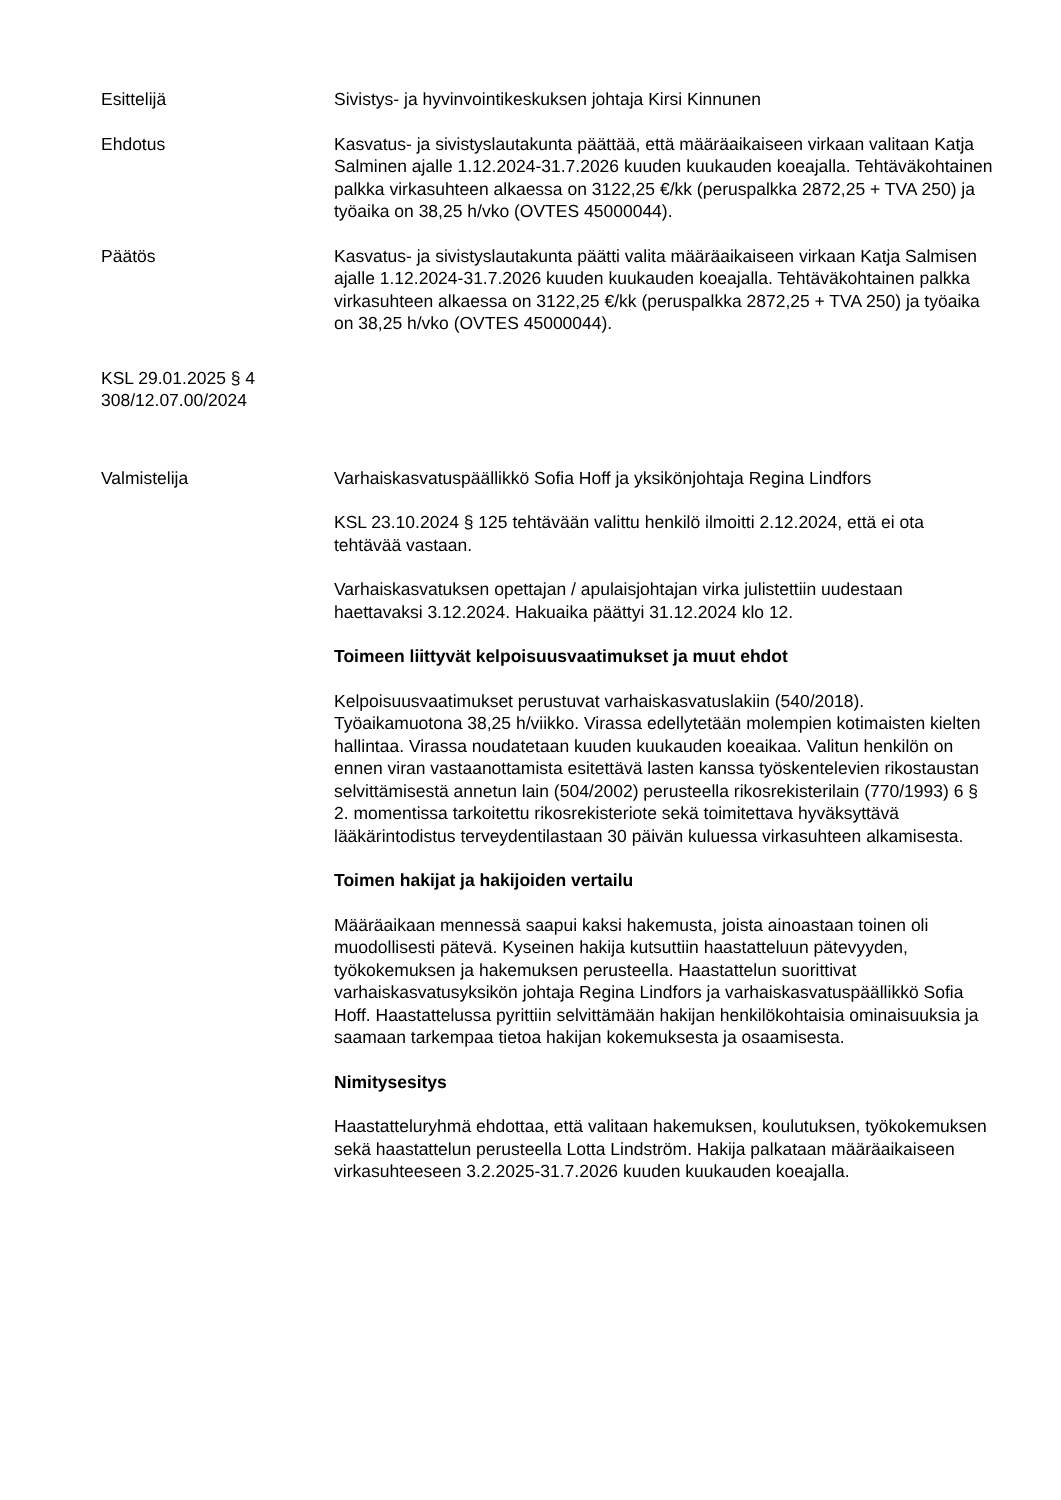Esittelijä Sivistys- ja hyvinvointikeskuksen johtaja Kirsi Kinnunen
Ehdotus Kasvatus- ja sivistyslautakunta päättää, että määräaikaiseen virkaan valitaan Katja Salminen ajalle 1.12.2024-31.7.2026 kuuden kuukauden koeajalla. Tehtäväkohtainen palkka virkasuhteen alkaessa on 3122,25 €/kk (peruspalkka 2872,25 + TVA 250) ja työaika on 38,25 h/vko (OVTES 45000044).
Päätös Kasvatus- ja sivistyslautakunta päätti valita määräaikaiseen virkaan Katja Salmisen ajalle 1.12.2024-31.7.2026 kuuden kuukauden koeajalla. Tehtäväkohtainen palkka virkasuhteen alkaessa on 3122,25 €/kk (peruspalkka 2872,25 + TVA 250) ja työaika on 38,25 h/vko (OVTES 45000044).
KSL 29.01.2025 § 4
308/12.07.00/2024
Valmistelija Varhaiskasvatuspäällikkö Sofia Hoff ja yksikönjohtaja Regina Lindfors
KSL 23.10.2024 § 125 tehtävään valittu henkilö ilmoitti 2.12.2024, että ei ota tehtävää vastaan.
Varhaiskasvatuksen opettajan / apulaisjohtajan virka julistettiin uudestaan haettavaksi 3.12.2024. Hakuaika päättyi 31.12.2024 klo 12.
Toimeen liittyvät kelpoisuusvaatimukset ja muut ehdot
Kelpoisuusvaatimukset perustuvat varhaiskasvatuslakiin (540/2018). Työaikamuotona 38,25 h/viikko. Virassa edellytetään molempien kotimaisten kielten hallintaa. Virassa noudatetaan kuuden kuukauden koeaikaa. Valitun henkilön on ennen viran vastaanottamista esitettävä lasten kanssa työskentelevien rikostaustan selvittämisestä annetun lain (504/2002) perusteella rikosrekisterilain (770/1993) 6 § 2. momentissa tarkoitettu rikosrekisteriote sekä toimitettava hyväksyttävä lääkärintodistus terveydentilastaan 30 päivän kuluessa virkasuhteen alkamisesta.
Toimen hakijat ja hakijoiden vertailu
Määräaikaan mennessä saapui kaksi hakemusta, joista ainoastaan toinen oli muodollisesti pätevä. Kyseinen hakija kutsuttiin haastatteluun pätevyyden, työkokemuksen ja hakemuksen perusteella. Haastattelun suorittivat varhaiskasvatusyksikön johtaja Regina Lindfors ja varhaiskasvatuspäällikkö Sofia Hoff. Haastattelussa pyrittiin selvittämään hakijan henkilökohtaisia ominaisuuksia ja saamaan tarkempaa tietoa hakijan kokemuksesta ja osaamisesta.
Nimitysesitys
Haastatteluryhmä ehdottaa, että valitaan hakemuksen, koulutuksen, työkokemuksen sekä haastattelun perusteella Lotta Lindström. Hakija palkataan määräaikaiseen virkasuhteeseen 3.2.2025-31.7.2026 kuuden kuukauden koeajalla.